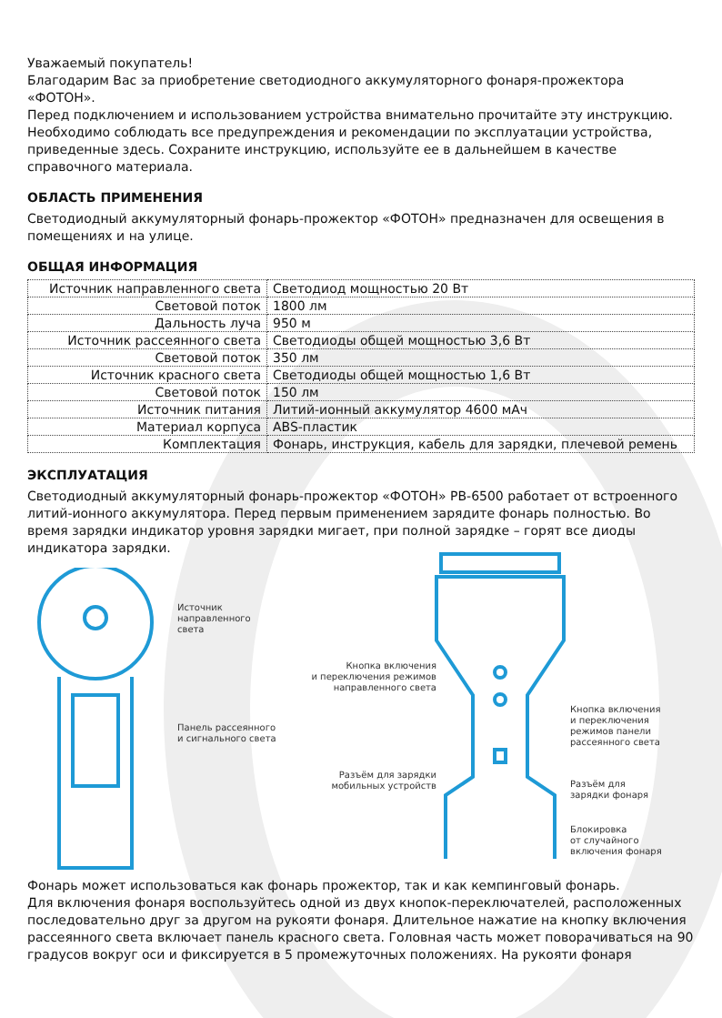Уважаемый покупатель!
Благодарим Вас за приобретение светодиодного аккумуляторного фонаря-прожектора «ФОТОН».
Перед подключением и использованием устройства внимательно прочитайте эту инструкцию. Необходимо соблюдать все предупреждения и рекомендации по эксплуатации устройства, приведенные здесь. Сохраните инструкцию, используйте ее в дальнейшем в качестве справочного материала.
ОБЛАСТЬ ПРИМЕНЕНИЯ
Светодиодный аккумуляторный фонарь-прожектор «ФОТОН» предназначен для освещения в помещениях и на улице.
ОБЩАЯ ИНФОРМАЦИЯ
| Источник направленного света | Светодиод мощностью 20 Вт |
| Световой поток | 1800 лм |
| Дальность луча | 950 м |
| Источник рассеянного света | Светодиоды общей мощностью 3,6 Вт |
| Световой поток | 350 лм |
| Источник красного света | Светодиоды общей мощностью 1,6 Вт |
| Световой поток | 150 лм |
| Источник питания | Литий-ионный аккумулятор 4600 мАч |
| Материал корпуса | ABS-пластик |
| Комплектация | Фонарь, инструкция, кабель для зарядки, плечевой ремень |
ЭКСПЛУАТАЦИЯ
Светодиодный аккумуляторный фонарь-прожектор «ФОТОН» PB-6500 работает от встроенного литий-ионного аккумулятора. Перед первым применением зарядите фонарь полностью. Во время зарядки индикатор уровня зарядки мигает, при полной зарядке – горят все диоды индикатора зарядки.
Источник
направленного
света
Панель рассеянного
и сигнального света
Кнопка включения
и переключения режимов
направленного света
Кнопка включения
и переключения
режимов панели
рассеянного света
Разъём для зарядки
мобильных устройств
Разъём для
зарядки фонаря
Блокировка
от случайного
включения фонаря
Фонарь может использоваться как фонарь прожектор, так и как кемпинговый фонарь.
Для включения фонаря воспользуйтесь одной из двух кнопок-переключателей, расположенных последовательно друг за другом на рукояти фонаря. Длительное нажатие на кнопку включения рассеянного света включает панель красного света. Головная часть может поворачиваться на 90 градусов вокруг оси и фиксируется в 5 промежуточных положениях. На рукояти фонаря